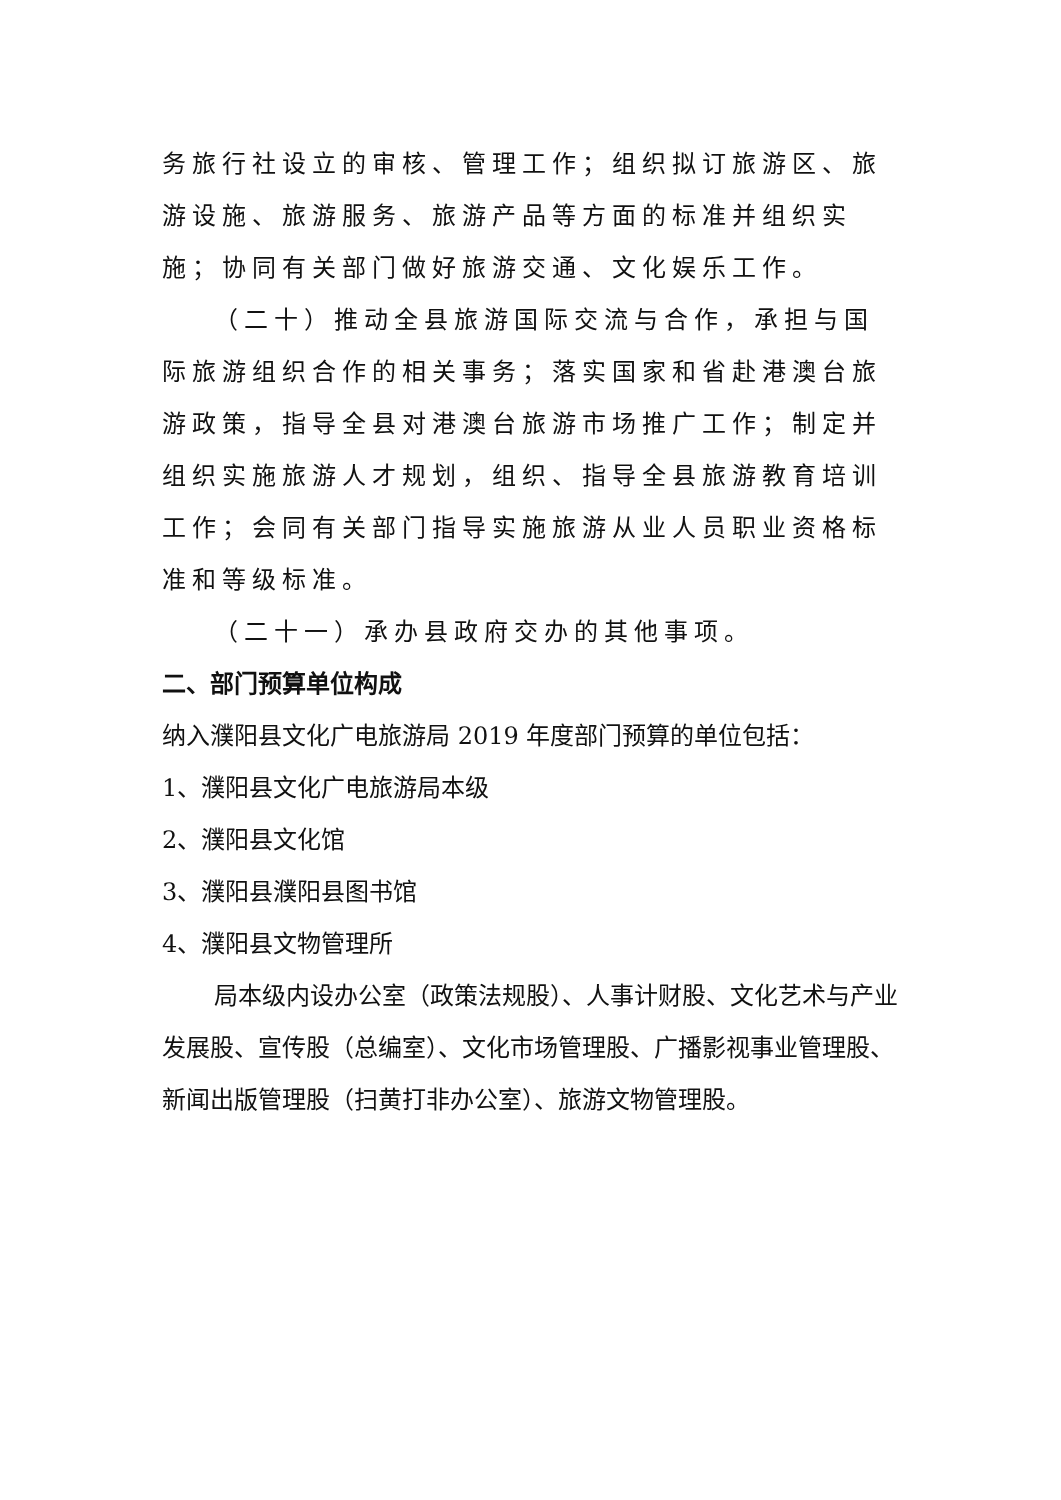务旅行社设立的审核、管理工作；组织拟订旅游区、旅游设施、旅游服务、旅游产品等方面的标准并组织实施；协同有关部门做好旅游交通、文化娱乐工作。
（二十）推动全县旅游国际交流与合作，承担与国际旅游组织合作的相关事务；落实国家和省赴港澳台旅游政策，指导全县对港澳台旅游市场推广工作；制定并组织实施旅游人才规划，组织、指导全县旅游教育培训工作；会同有关部门指导实施旅游从业人员职业资格标准和等级标准。
（二十一）承办县政府交办的其他事项。
二、部门预算单位构成
纳入濮阳县文化广电旅游局 2019 年度部门预算的单位包括：
1、濮阳县文化广电旅游局本级
2、濮阳县文化馆
3、濮阳县濮阳县图书馆
4、濮阳县文物管理所
局本级内设办公室（政策法规股）、人事计财股、文化艺术与产业发展股、宣传股（总编室）、文化市场管理股、广播影视事业管理股、新闻出版管理股（扫黄打非办公室）、旅游文物管理股。